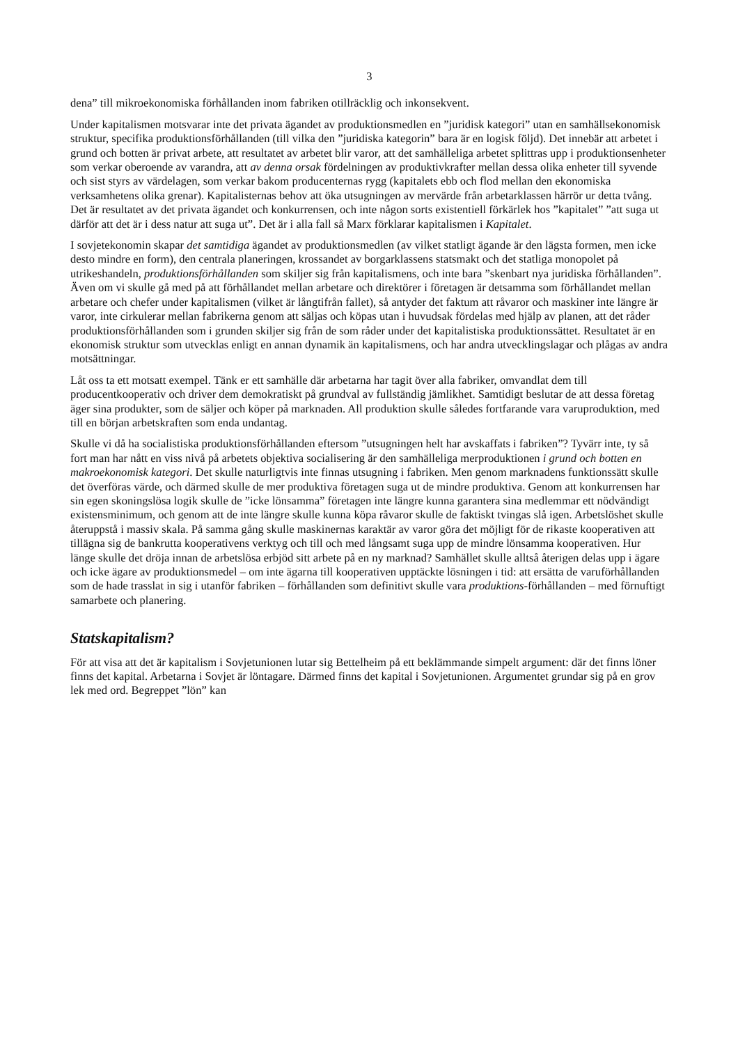3
dena” till mikroekonomiska förhållanden inom fabriken otillräcklig och inkonsekvent.
Under kapitalismen motsvarar inte det privata ägandet av produktionsmedlen en ”juridisk kategori” utan en samhällsekonomisk struktur, specifika produktionsförhållanden (till vilka den ”juridiska kategorin” bara är en logisk följd). Det innebär att arbetet i grund och botten är privat arbete, att resultatet av arbetet blir varor, att det samhälleliga arbetet splittras upp i produktionsenheter som verkar oberoende av varandra, att av denna orsak fördelningen av produktivkrafter mellan dessa olika enheter till syvende och sist styrs av värdelagen, som verkar bakom producenternas rygg (kapitalets ebb och flod mellan den ekonomiska verksamhetens olika grenar). Kapitalisternas behov att öka utsugningen av mervärde från arbetarklassen härrör ur detta tvång. Det är resultatet av det privata ägandet och konkurrensen, och inte någon sorts existentiell förkärlek hos ”kapitalet” ”att suga ut därför att det är i dess natur att suga ut”. Det är i alla fall så Marx förklarar kapitalismen i Kapitalet.
I sovjetekonomin skapar det samtidiga ägandet av produktionsmedlen (av vilket statligt ägande är den lägsta formen, men icke desto mindre en form), den centrala planeringen, krossandet av borgar­klassens statsmakt och det statliga monopolet på utrikeshandeln, produktionsförhållanden som skiljer sig från kapitalismens, och inte bara ”skenbart nya juridiska förhållanden”. Även om vi skulle gå med på att förhållandet mellan arbetare och direktörer i företagen är detsamma som förhållandet mellan arbetare och chefer under kapitalismen (vilket är långtifrån fallet), så antyder det faktum att råvaror och maskiner inte längre är varor, inte cirkulerar mellan fabrikerna genom att säljas och köpas utan i huvudsak fördelas med hjälp av planen, att det råder produktionsförhållan­den som i grunden skiljer sig från de som råder under det kapitalistiska produktionssättet. Resultatet är en ekonomisk struktur som utvecklas enligt en annan dynamik än kapitalismens, och har andra utvecklingslagar och plågas av andra motsättningar.
Låt oss ta ett motsatt exempel. Tänk er ett samhälle där arbetarna har tagit över alla fabriker, omvandlat dem till producentkooperativ och driver dem demokratiskt på grundval av fullständig jämlikhet. Samtidigt beslutar de att dessa företag äger sina produkter, som de säljer och köper på marknaden. All produktion skulle således fortfarande vara varuproduktion, med till en början arbetskraften som enda undantag.
Skulle vi då ha socialistiska produktionsförhållanden eftersom ”utsugningen helt har avskaffats i fabriken”? Tyvärr inte, ty så fort man har nått en viss nivå på arbetets objektiva socialisering är den samhälleliga merproduktionen i grund och botten en makroekonomisk kategori. Det skulle naturligt­vis inte finnas utsugning i fabriken. Men genom marknadens funktionssätt skulle det överföras värde, och därmed skulle de mer produktiva företagen suga ut de mindre produktiva. Genom att konkurrensen har sin egen skoningslösa logik skulle de ”icke lönsamma” företagen inte längre kunna garantera sina medlemmar ett nödvändigt existensminimum, och genom att de inte längre skulle kunna köpa råvaror skulle de faktiskt tvingas slå igen. Arbetslöshet skulle återuppstå i massiv skala. På samma gång skulle maskinernas karaktär av varor göra det möjligt för de rikaste koopera­tiven att tillägna sig de bankrutta kooperativens verktyg och till och med långsamt suga upp de mindre lönsamma kooperativen. Hur länge skulle det dröja innan de arbetslösa erbjöd sitt arbete på en ny marknad? Samhället skulle alltså återigen delas upp i ägare och icke ägare av produktions­medel – om inte ägarna till kooperativen upptäckte lösningen i tid: att ersätta de varuförhållanden som de hade trasslat in sig i utanför fabriken – förhållanden som definitivt skulle vara produktions-förhållanden – med förnuftigt samarbete och planering.
Statskapitalism?
För att visa att det är kapitalism i Sovjetunionen lutar sig Bettelheim på ett beklämmande simpelt argument: där det finns löner finns det kapital. Arbetarna i Sovjet är löntagare. Därmed finns det kapital i Sovjetunionen. Argumentet grundar sig på en grov lek med ord. Begreppet ”lön” kan